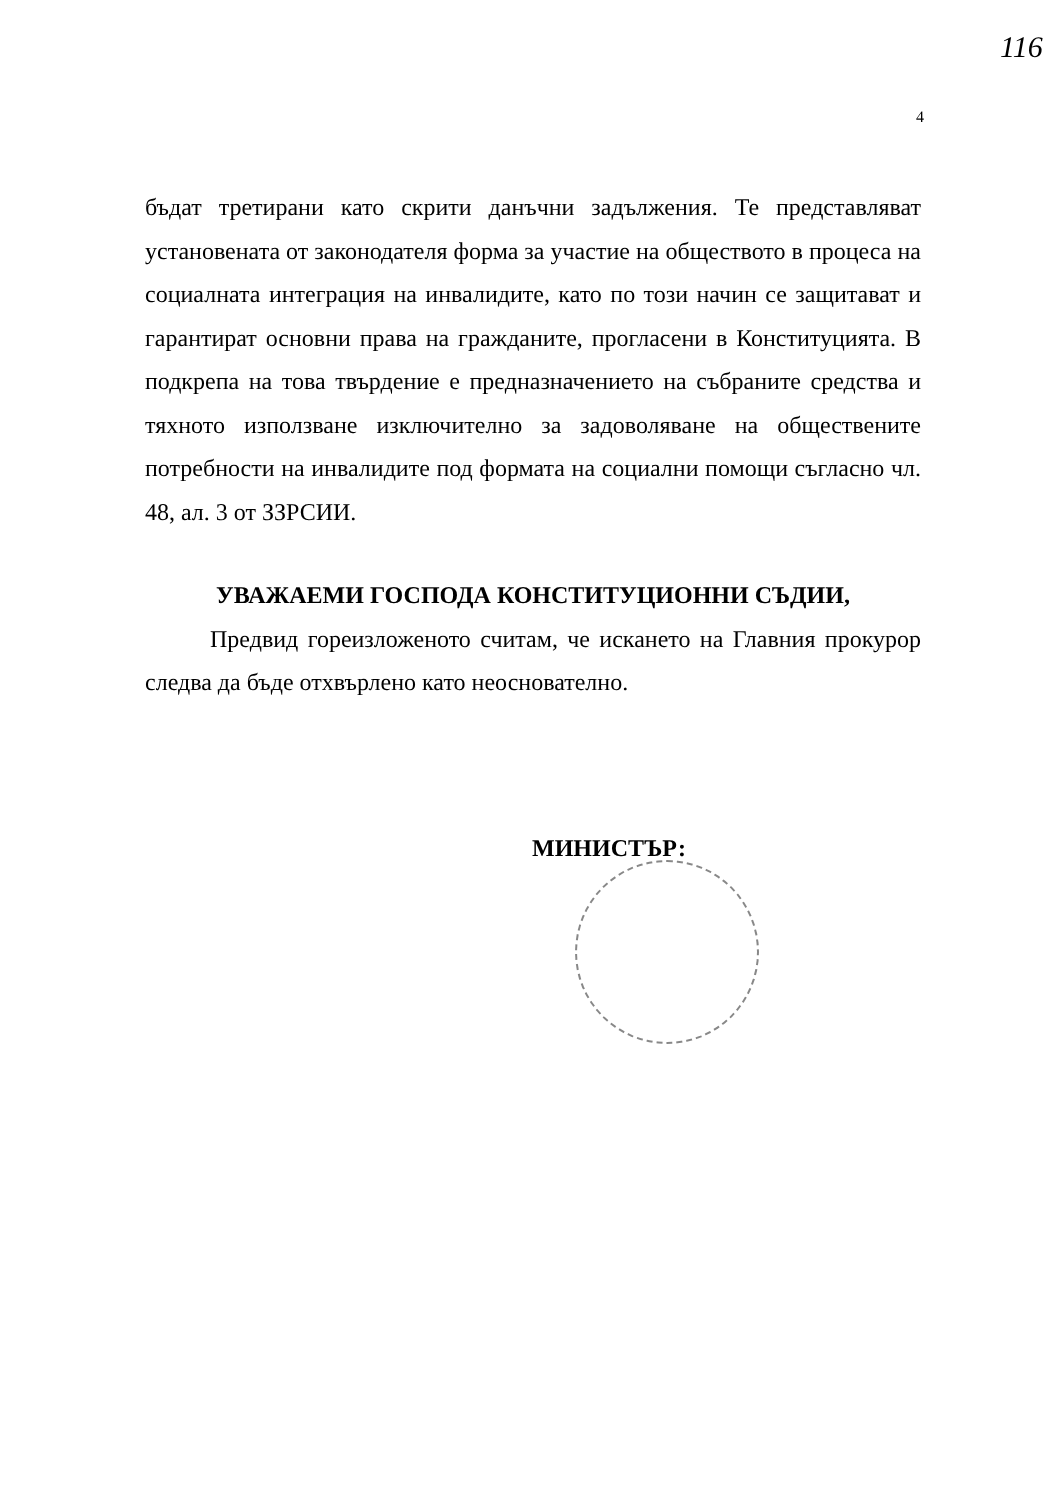116
4
бъдат третирани като скрити данъчни задължения. Те представляват установената от законодателя форма за участие на обществото в процеса на социалната интеграция на инвалидите, като по този начин се защитават и гарантират основни права на гражданите, прогласени в Конституцията. В подкрепа на това твърдение е предназначението на събраните средства и тяхното използване изключително за задоволяване на обществените потребности на инвалидите под формата на социални помощи съгласно чл. 48, ал. 3 от ЗЗРСИИ.
УВАЖАЕМИ ГОСПОДА КОНСТИТУЦИОННИ СЪДИИ,
Предвид гореизложеното считам, че искането на Главния прокурор следва да бъде отхвърлено като неоснователно.
МИНИСТЪР: